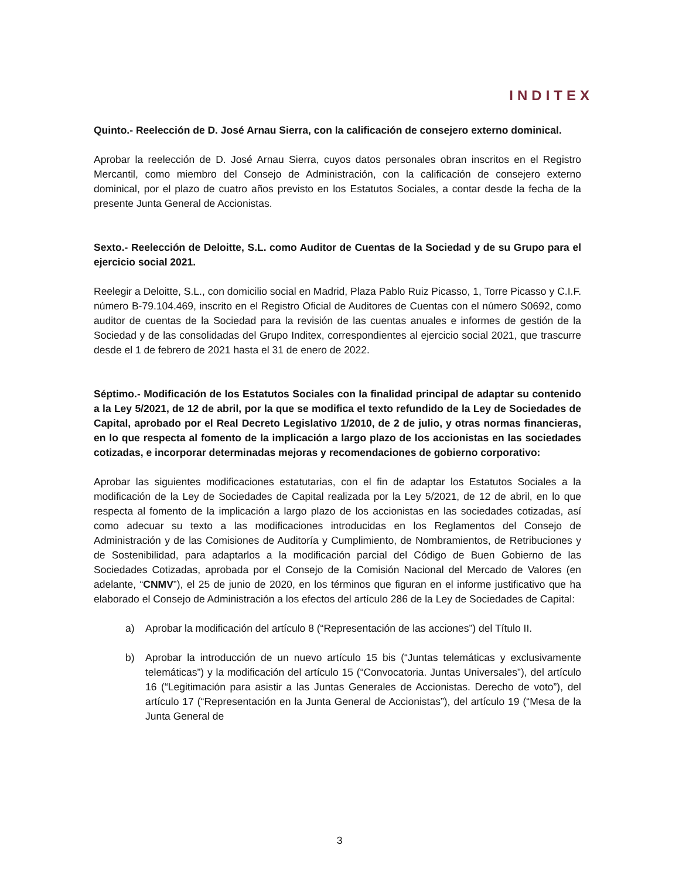INDITEX
Quinto.- Reelección de D. José Arnau Sierra, con la calificación de consejero externo dominical.
Aprobar la reelección de D. José Arnau Sierra, cuyos datos personales obran inscritos en el Registro Mercantil, como miembro del Consejo de Administración, con la calificación de consejero externo dominical, por el plazo de cuatro años previsto en los Estatutos Sociales, a contar desde la fecha de la presente Junta General de Accionistas.
Sexto.- Reelección de Deloitte, S.L. como Auditor de Cuentas de la Sociedad y de su Grupo para el ejercicio social 2021.
Reelegir a Deloitte, S.L., con domicilio social en Madrid, Plaza Pablo Ruiz Picasso, 1, Torre Picasso y C.I.F. número B-79.104.469, inscrito en el Registro Oficial de Auditores de Cuentas con el número S0692, como auditor de cuentas de la Sociedad para la revisión de las cuentas anuales e informes de gestión de la Sociedad y de las consolidadas del Grupo Inditex, correspondientes al ejercicio social 2021, que trascurre desde el 1 de febrero de 2021 hasta el 31 de enero de 2022.
Séptimo.- Modificación de los Estatutos Sociales con la finalidad principal de adaptar su contenido a la Ley 5/2021, de 12 de abril, por la que se modifica el texto refundido de la Ley de Sociedades de Capital, aprobado por el Real Decreto Legislativo 1/2010, de 2 de julio, y otras normas financieras, en lo que respecta al fomento de la implicación a largo plazo de los accionistas en las sociedades cotizadas, e incorporar determinadas mejoras y recomendaciones de gobierno corporativo:
Aprobar las siguientes modificaciones estatutarias, con el fin de adaptar los Estatutos Sociales a la modificación de la Ley de Sociedades de Capital realizada por la Ley 5/2021, de 12 de abril, en lo que respecta al fomento de la implicación a largo plazo de los accionistas en las sociedades cotizadas, así como adecuar su texto a las modificaciones introducidas en los Reglamentos del Consejo de Administración y de las Comisiones de Auditoría y Cumplimiento, de Nombramientos, de Retribuciones y de Sostenibilidad, para adaptarlos a la modificación parcial del Código de Buen Gobierno de las Sociedades Cotizadas, aprobada por el Consejo de la Comisión Nacional del Mercado de Valores (en adelante, “CNMV”), el 25 de junio de 2020, en los términos que figuran en el informe justificativo que ha elaborado el Consejo de Administración a los efectos del artículo 286 de la Ley de Sociedades de Capital:
a) Aprobar la modificación del artículo 8 (“Representación de las acciones”) del Título II.
b) Aprobar la introducción de un nuevo artículo 15 bis (“Juntas telemáticas y exclusivamente telemáticas”) y la modificación del artículo 15 (“Convocatoria. Juntas Universales”), del artículo 16 (“Legitimación para asistir a las Juntas Generales de Accionistas. Derecho de voto”), del artículo 17 (“Representación en la Junta General de Accionistas”), del artículo 19 (“Mesa de la Junta General de
3